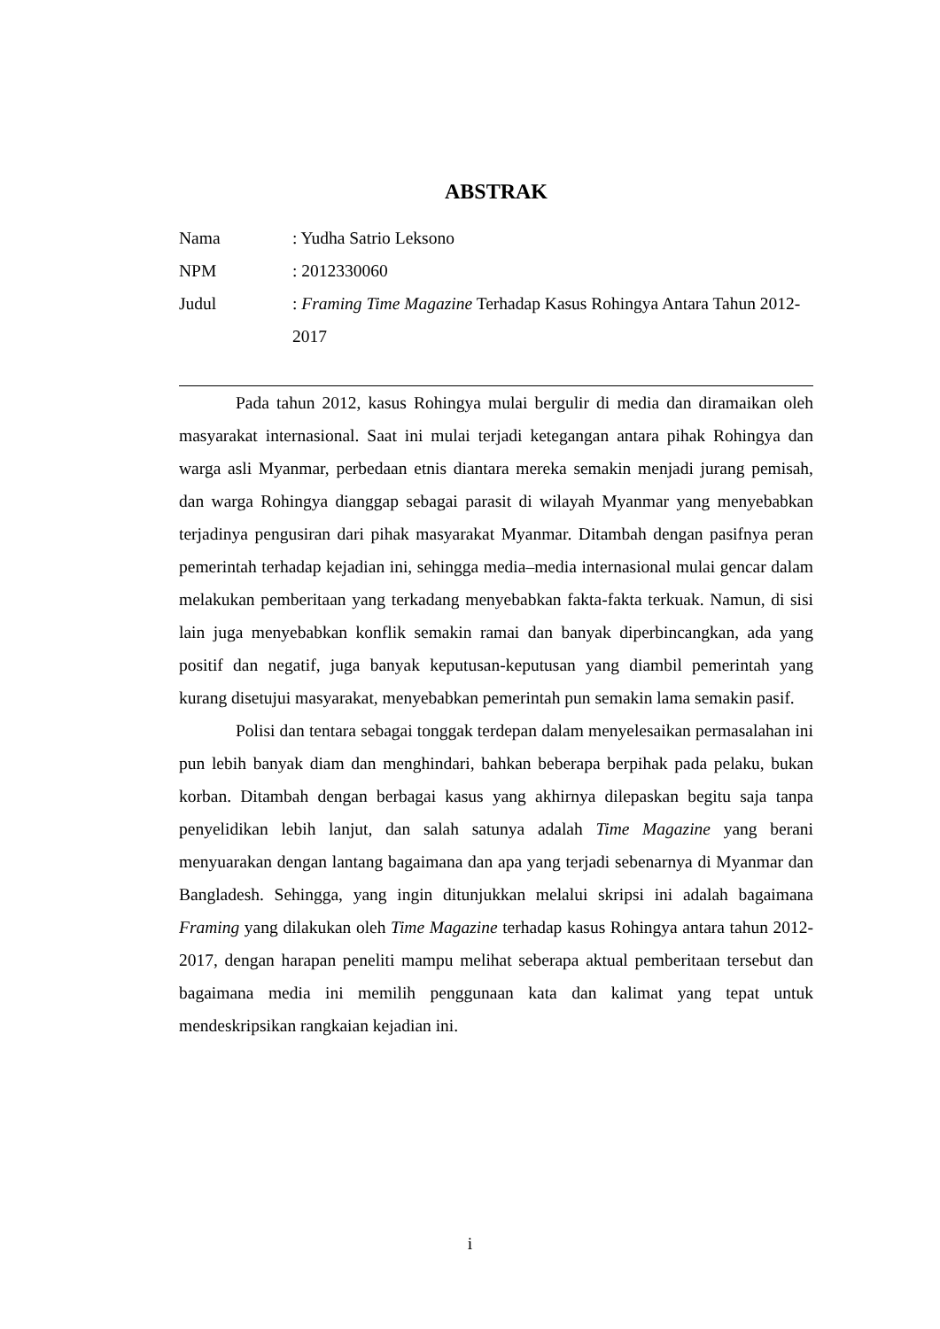ABSTRAK
| Nama | : Yudha Satrio Leksono |
| NPM | : 2012330060 |
| Judul | : Framing Time Magazine Terhadap Kasus Rohingya Antara Tahun 2012-2017 |
Pada tahun 2012, kasus Rohingya mulai bergulir di media dan diramaikan oleh masyarakat internasional. Saat ini mulai terjadi ketegangan antara pihak Rohingya dan warga asli Myanmar, perbedaan etnis diantara mereka semakin menjadi jurang pemisah, dan warga Rohingya dianggap sebagai parasit di wilayah Myanmar yang menyebabkan terjadinya pengusiran dari pihak masyarakat Myanmar. Ditambah dengan pasifnya peran pemerintah terhadap kejadian ini, sehingga media–media internasional mulai gencar dalam melakukan pemberitaan yang terkadang menyebabkan fakta-fakta terkuak. Namun, di sisi lain juga menyebabkan konflik semakin ramai dan banyak diperbincangkan, ada yang positif dan negatif, juga banyak keputusan-keputusan yang diambil pemerintah yang kurang disetujui masyarakat, menyebabkan pemerintah pun semakin lama semakin pasif.
Polisi dan tentara sebagai tonggak terdepan dalam menyelesaikan permasalahan ini pun lebih banyak diam dan menghindari, bahkan beberapa berpihak pada pelaku, bukan korban. Ditambah dengan berbagai kasus yang akhirnya dilepaskan begitu saja tanpa penyelidikan lebih lanjut, dan salah satunya adalah Time Magazine yang berani menyuarakan dengan lantang bagaimana dan apa yang terjadi sebenarnya di Myanmar dan Bangladesh. Sehingga, yang ingin ditunjukkan melalui skripsi ini adalah bagaimana Framing yang dilakukan oleh Time Magazine terhadap kasus Rohingya antara tahun 2012-2017, dengan harapan peneliti mampu melihat seberapa aktual pemberitaan tersebut dan bagaimana media ini memilih penggunaan kata dan kalimat yang tepat untuk mendeskripsikan rangkaian kejadian ini.
i